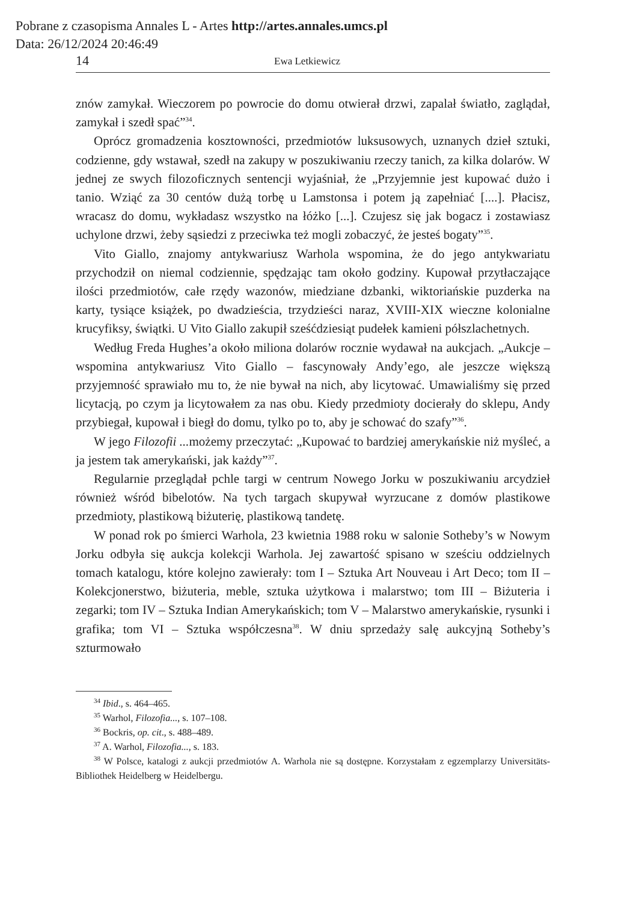Pobrane z czasopisma Annales L - Artes http://artes.annales.umcs.pl
Data: 26/12/2024 20:46:49
14 Ewa Letkiewicz
znów zamykał. Wieczorem po powrocie do domu otwierał drzwi, zapalał światło, zaglądał, zamykał i szedł spać”<sup>34</sup>.
Oprócz gromadzenia kosztowności, przedmiotów luksusowych, uznanych dzieł sztuki, codzienne, gdy wstawał, szedł na zakupy w poszukiwaniu rzeczy tanich, za kilka dolarów. W jednej ze swych filozoficznych sentencji wyjaśniał, że „Przyjemnie jest kupować dużo i tanio. Wziąć za 30 centów dużą torbę u Lamstonsa i potem ją zapełniać [....]. Płacisz, wracasz do domu, wykładasz wszystko na łóżko [...]. Czujesz się jak bogacz i zostawiasz uchylone drzwi, żeby sąsiedzi z przeciwka też mogli zobaczyć, że jesteś bogaty”<sup>35</sup>.
Vito Giallo, znajomy antykwariusz Warhola wspomina, że do jego antykwariatu przychodził on niemal codziennie, spędzając tam około godziny. Kupował przytłaczające ilości przedmiotów, całe rzędy wazonów, miedziane dzbanki, wiktoriańskie puzderka na karty, tysiące książek, po dwadzieścia, trzydzieści naraz, XVIII-XIX wieczne kolonialne krucyfiksy, świątki. U Vito Giallo zakupił sześćdziesiąt pudełek kamieni półszlachetnych.
Według Freda Hughes’a około miliona dolarów rocznie wydawał na aukcjach. „Aukcje – wspomina antykwariusz Vito Giallo – fascynowały Andy’ego, ale jeszcze większą przyjemność sprawiało mu to, że nie bywał na nich, aby licytować. Umawialiśmy się przed licytacją, po czym ja licytowałem za nas obu. Kiedy przedmioty docierały do sklepu, Andy przybiegał, kupował i biegł do domu, tylko po to, aby je schować do szafy”<sup>36</sup>.
W jego Filozofii ... możemy przeczytać: „Kupować to bardziej amerykańskie niż myśleć, a ja jestem tak amerykański, jak każdy”<sup>37</sup>.
Regularnie przeglądał pchle targi w centrum Nowego Jorku w poszukiwaniu arcydzieł również wśród bibelotów. Na tych targach skupywał wyrzucane z domów plastikowe przedmioty, plastikową biżuterię, plastikową tandetę.
W ponad rok po śmierci Warhola, 23 kwietnia 1988 roku w salonie Sotheby’s w Nowym Jorku odbyła się aukcja kolekcji Warhola. Jej zawartość spisano w sześciu oddzielnych tomach katalogu, które kolejno zawierały: tom I – Sztuka Art Nouveau i Art Deco; tom II – Kolekcjonerstwo, biżuteria, meble, sztuka użytkowa i malarstwo; tom III – Biżuteria i zegarki; tom IV – Sztuka Indian Amerykańskich; tom V – Malarstwo amerykańskie, rysunki i grafika; tom VI – Sztuka współczesna<sup>38</sup>. W dniu sprzedaży salę aukcyjną Sotheby’s szturmowało
<sup>34</sup> Ibid., s. 464–465.
<sup>35</sup> Warhol, Filozofia..., s. 107–108.
<sup>36</sup> Bockris, op. cit., s. 488–489.
<sup>37</sup> A. Warhol, Filozofia..., s. 183.
<sup>38</sup> W Polsce, katalogi z aukcji przedmiotów A. Warhola nie są dostępne. Korzystałam z egzemplarzy Universitäts-Bibliothek Heidelberg w Heidelbergu.